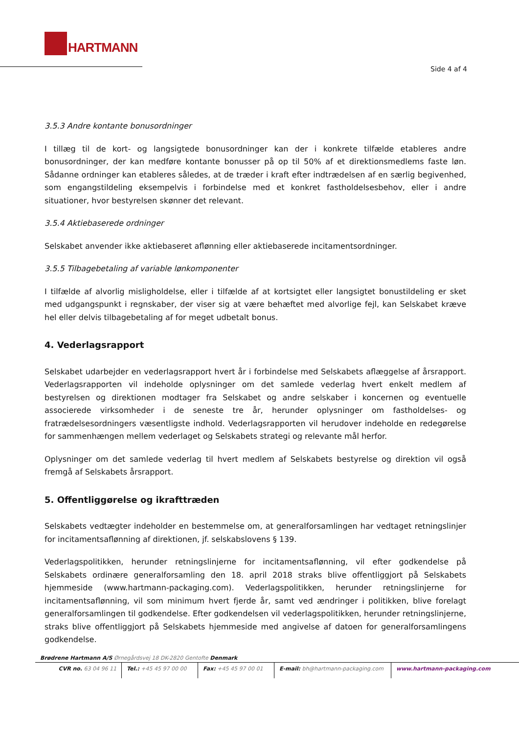HARTMANN
Side 4 af 4
3.5.3 Andre kontante bonusordninger
I tillæg til de kort- og langsigtede bonusordninger kan der i konkrete tilfælde etableres andre bonusordninger, der kan medføre kontante bonusser på op til 50% af et direktionsmedlems faste løn. Sådanne ordninger kan etableres således, at de træder i kraft efter indtrædelsen af en særlig begivenhed, som engangstildeling eksempelvis i forbindelse med et konkret fastholdelsesbehov, eller i andre situationer, hvor bestyrelsen skønner det relevant.
3.5.4 Aktiebaserede ordninger
Selskabet anvender ikke aktiebaseret aflønning eller aktiebaserede incitamentsordninger.
3.5.5 Tilbagebetaling af variable lønkomponenter
I tilfælde af alvorlig misligholdelse, eller i tilfælde af at kortsigtet eller langsigtet bonustildeling er sket med udgangspunkt i regnskaber, der viser sig at være behæftet med alvorlige fejl, kan Selskabet kræve hel eller delvis tilbagebetaling af for meget udbetalt bonus.
4. Vederlagsrapport
Selskabet udarbejder en vederlagsrapport hvert år i forbindelse med Selskabets aflæggelse af årsrapport. Vederlagsrapporten vil indeholde oplysninger om det samlede vederlag hvert enkelt medlem af bestyrelsen og direktionen modtager fra Selskabet og andre selskaber i koncernen og eventuelle associerede virksomheder i de seneste tre år, herunder oplysninger om fastholdelses- og fratrædelsesordningers væsentligste indhold. Vederlagsrapporten vil herudover indeholde en redegørelse for sammenhængen mellem vederlaget og Selskabets strategi og relevante mål herfor.
Oplysninger om det samlede vederlag til hvert medlem af Selskabets bestyrelse og direktion vil også fremgå af Selskabets årsrapport.
5. Offentliggørelse og ikrafttræden
Selskabets vedtægter indeholder en bestemmelse om, at generalforsamlingen har vedtaget retningslinjer for incitamentsaflønning af direktionen, jf. selskabslovens § 139.
Vederlagspolitikken, herunder retningslinjerne for incitamentsaflønning, vil efter godkendelse på Selskabets ordinære generalforsamling den 18. april 2018 straks blive offentliggjort på Selskabets hjemmeside (www.hartmann-packaging.com). Vederlagspolitikken, herunder retningslinjerne for incitamentsaflønning, vil som minimum hvert fjerde år, samt ved ændringer i politikken, blive forelagt generalforsamlingen til godkendelse. Efter godkendelsen vil vederlagspolitikken, herunder retningslinjerne, straks blive offentliggjort på Selskabets hjemmeside med angivelse af datoen for generalforsamlingens godkendelse.
Brødrene Hartmann A/S Ørnegårdsvej 18 DK-2820 Gentofte Denmark
CVR no. 63 04 96 11 Tel.: +45 45 97 00 00
Fax: +45 45 97 00 01 E-mail: bh@hartmann-packaging.com www.hartmann-packaging.com